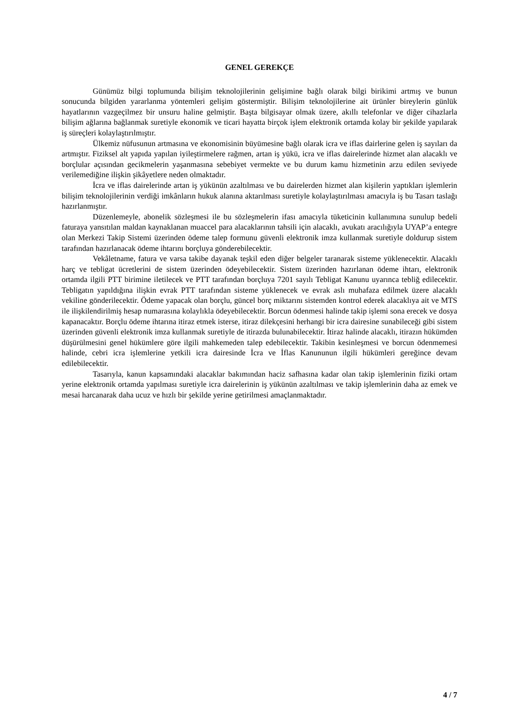GENEL GEREKÇE
Günümüz bilgi toplumunda bilişim teknolojilerinin gelişimine bağlı olarak bilgi birikimi artmış ve bunun sonucunda bilgiden yararlanma yöntemleri gelişim göstermiştir. Bilişim teknolojilerine ait ürünler bireylerin günlük hayatlarının vazgeçilmez bir unsuru haline gelmiştir. Başta bilgisayar olmak üzere, akıllı telefonlar ve diğer cihazlarla bilişim ağlarına bağlanmak suretiyle ekonomik ve ticari hayatta birçok işlem elektronik ortamda kolay bir şekilde yapılarak iş süreçleri kolaylaştırılmıştır.
Ülkemiz nüfusunun artmasına ve ekonomisinin büyümesine bağlı olarak icra ve iflas dairlerine gelen iş sayıları da artmıştır. Fiziksel alt yapıda yapılan iyileştirmelere rağmen, artan iş yükü, icra ve iflas dairelerinde hizmet alan alacaklı ve borçlular açısından gecikmelerin yaşanmasına sebebiyet vermekte ve bu durum kamu hizmetinin arzu edilen seviyede verilemediğine ilişkin şikâyetlere neden olmaktadır.
İcra ve iflas dairelerinde artan iş yükünün azaltılması ve bu dairelerden hizmet alan kişilerin yaptıkları işlemlerin bilişim teknolojilerinin verdiği imkânların hukuk alanına aktarılması suretiyle kolaylaştırılması amacıyla iş bu Tasarı taslağı hazırlanmıştır.
Düzenlemeyle, abonelik sözleşmesi ile bu sözleşmelerin ifası amacıyla tüketicinin kullanımına sunulup bedeli faturaya yansıtılan maldan kaynaklanan muaccel para alacaklarının tahsili için alacaklı, avukatı aracılığıyla UYAP’a entegre olan Merkezi Takip Sistemi üzerinden ödeme talep formunu güvenli elektronik imza kullanmak suretiyle doldurup sistem tarafından hazırlanacak ödeme ihtarını borçluya gönderebilecektir.
Vekâletname, fatura ve varsa takibe dayanak teşkil eden diğer belgeler taranarak sisteme yüklenecektir. Alacaklı harç ve tebligat ücretlerini de sistem üzerinden ödeyebilecektir. Sistem üzerinden hazırlanan ödeme ihtarı, elektronik ortamda ilgili PTT birimine iletilecek ve PTT tarafından borçluya 7201 sayılı Tebligat Kanunu uyarınca tebliğ edilecektir. Tebligatın yapıldığına ilişkin evrak PTT tarafından sisteme yüklenecek ve evrak aslı muhafaza edilmek üzere alacaklı vekiline gönderilecektir. Ödeme yapacak olan borçlu, güncel borç miktarını sistemden kontrol ederek alacaklıya ait ve MTS ile ilişkilendirilmiş hesap numarasına kolaylıkla ödeyebilecektir. Borcun ödenmesi halinde takip işlemi sona erecek ve dosya kapanacaktır. Borçlu ödeme ihtarına itiraz etmek isterse, itiraz dilekçesini herhangi bir icra dairesine sunabileceği gibi sistem üzerinden güvenli elektronik imza kullanmak suretiyle de itirazda bulunabilecektir. İtiraz halinde alacaklı, itirazın hükümden düşürülmesini genel hükümlere göre ilgili mahkemeden talep edebilecektir. Takibin kesinleşmesi ve borcun ödenmemesi halinde, cebri icra işlemlerine yetkili icra dairesinde İcra ve İflas Kanununun ilgili hükümleri gereğince devam edilebilecektir.
Tasarıyla, kanun kapsamındaki alacaklar bakımından haciz safhasına kadar olan takip işlemlerinin fiziki ortam yerine elektronik ortamda yapılması suretiyle icra dairelerinin iş yükünün azaltılması ve takip işlemlerinin daha az emek ve mesai harcanarak daha ucuz ve hızlı bir şekilde yerine getirilmesi amaçlanmaktadır.
4 / 7